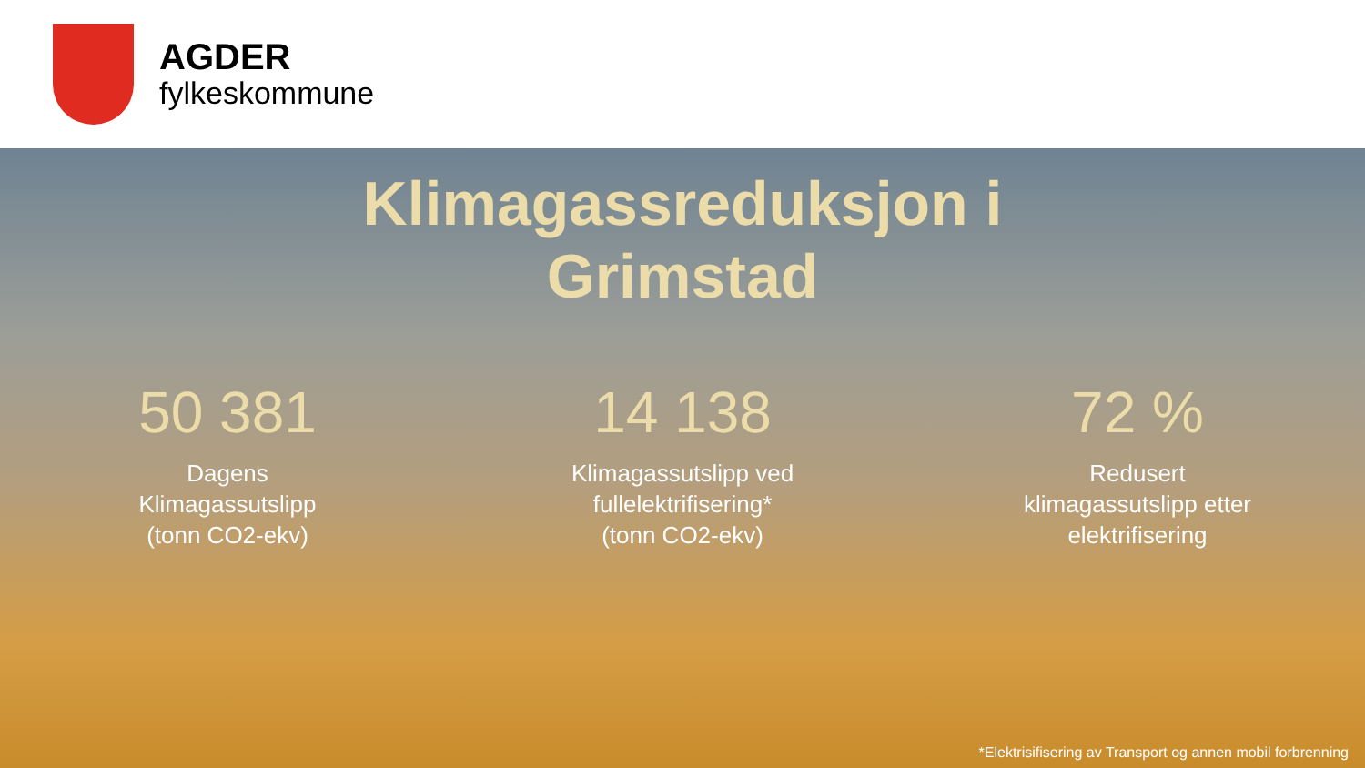AGDER
fylkeskommune
Klimagassreduksjon i
Grimstad
50 381
Dagens
Klimagassutslipp
(tonn CO2-ekv)
14 138
Klimagassutslipp ved
fullelektrifisering*
(tonn CO2-ekv)
72 %
Redusert
klimagassutslipp etter
elektrifisering
*Elektrisifisering av Transport og annen mobil forbrenning